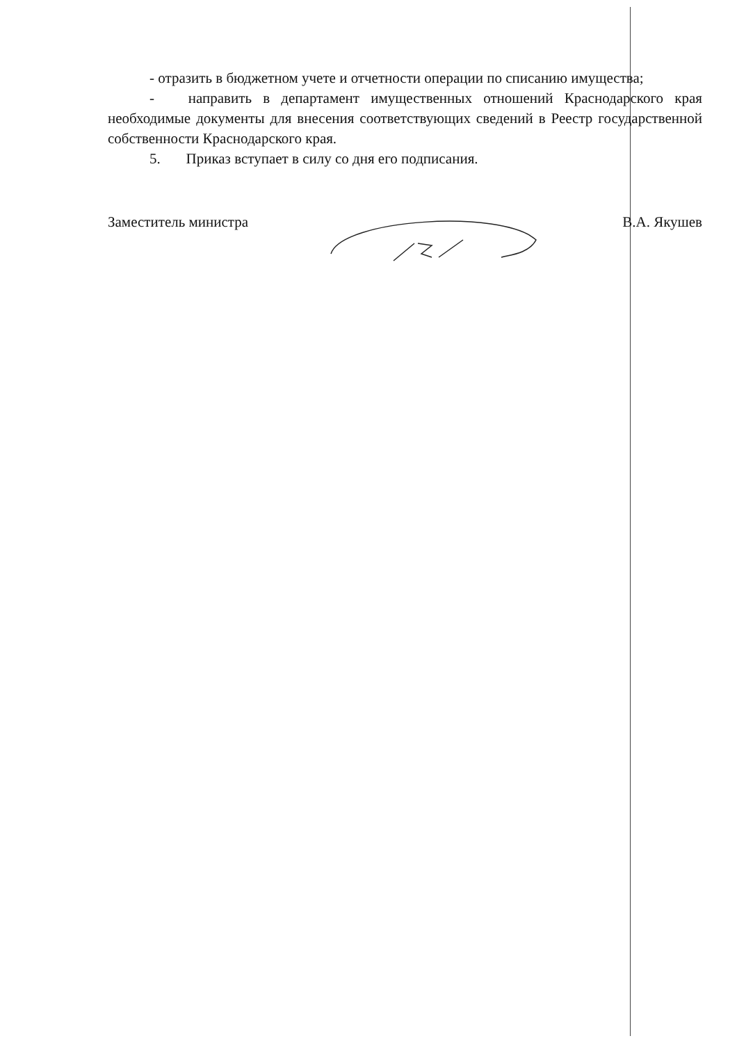- отразить в бюджетном учете и отчетности операции по списанию имущества;
- направить в департамент имущественных отношений Краснодарского края необходимые документы для внесения соответствующих сведений в Реестр государственной собственности Краснодарского края.
5. Приказ вступает в силу со дня его подписания.
Заместитель министра В.А. Якушев